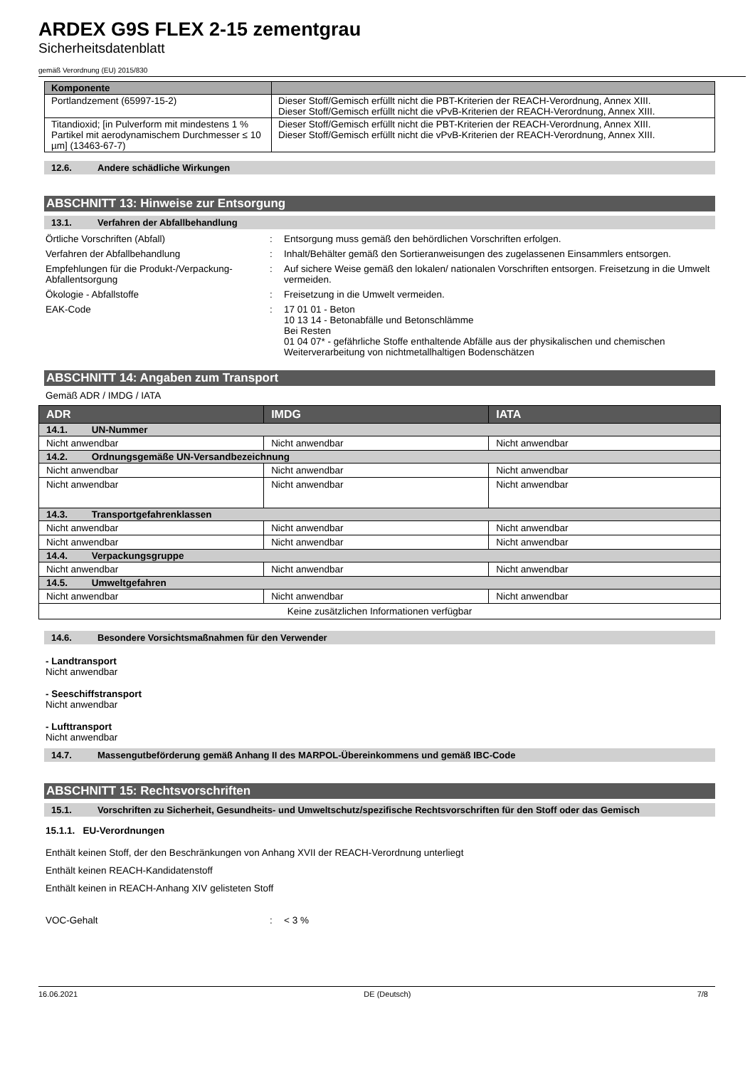ARDEX G9S FLEX 2-15 zementgrau
Sicherheitsdatenblatt
gemäß Verordnung (EU) 2015/830
| Komponente | |
| --- | --- |
| Portlandzement (65997-15-2) | Dieser Stoff/Gemisch erfüllt nicht die PBT-Kriterien der REACH-Verordnung, Annex XIII. Dieser Stoff/Gemisch erfüllt nicht die vPvB-Kriterien der REACH-Verordnung, Annex XIII. |
| Titandioxid; [in Pulverform mit mindestens 1 % Partikel mit aerodynamischem Durchmesser ≤ 10 µm] (13463-67-7) | Dieser Stoff/Gemisch erfüllt nicht die PBT-Kriterien der REACH-Verordnung, Annex XIII. Dieser Stoff/Gemisch erfüllt nicht die vPvB-Kriterien der REACH-Verordnung, Annex XIII. |
12.6. Andere schädliche Wirkungen
ABSCHNITT 13: Hinweise zur Entsorgung
13.1. Verfahren der Abfallbehandlung
Örtliche Vorschriften (Abfall) : Entsorgung muss gemäß den behördlichen Vorschriften erfolgen.
Verfahren der Abfallbehandlung : Inhalt/Behälter gemäß den Sortieranweisungen des zugelassenen Einsammlers entsorgen.
Empfehlungen für die Produkt-/Verpackung-Abfallentsorgung
: Auf sichere Weise gemäß den lokalen/ nationalen Vorschriften entsorgen. Freisetzung in die Umwelt vermeiden.
Ökologie - Abfallstoffe : Freisetzung in die Umwelt vermeiden.
EAK-Code : 17 01 01 - Beton
10 13 14 - Betonabfälle und Betonschlämme
Bei Resten
01 04 07* - gefährliche Stoffe enthaltende Abfälle aus der physikalischen und chemischen Weiterverarbeitung von nichtmetallhaltigen Bodenschätzen
ABSCHNITT 14: Angaben zum Transport
Gemäß ADR / IMDG / IATA
| ADR | IMDG | IATA |
| --- | --- | --- |
| 14.1. UN-Nummer | | |
| Nicht anwendbar | Nicht anwendbar | Nicht anwendbar |
| 14.2. Ordnungsgemäße UN-Versandbezeichnung | | |
| Nicht anwendbar | Nicht anwendbar | Nicht anwendbar |
| Nicht anwendbar | Nicht anwendbar | Nicht anwendbar |
| 14.3. Transportgefahrenklassen | | |
| Nicht anwendbar | Nicht anwendbar | Nicht anwendbar |
| Nicht anwendbar | Nicht anwendbar | Nicht anwendbar |
| 14.4. Verpackungsgruppe | | |
| Nicht anwendbar | Nicht anwendbar | Nicht anwendbar |
| 14.5. Umweltgefahren | | |
| Nicht anwendbar | Nicht anwendbar | Nicht anwendbar |
| Keine zusätzlichen Informationen verfügbar | | |
14.6. Besondere Vorsichtsmaßnahmen für den Verwender
- Landtransport
Nicht anwendbar
- Seeschiffstransport
Nicht anwendbar
- Lufttransport
Nicht anwendbar
14.7. Massengutbeförderung gemäß Anhang II des MARPOL-Übereinkommens und gemäß IBC-Code
ABSCHNITT 15: Rechtsvorschriften
15.1. Vorschriften zu Sicherheit, Gesundheits- und Umweltschutz/spezifische Rechtsvorschriften für den Stoff oder das Gemisch
15.1.1. EU-Verordnungen
Enthält keinen Stoff, der den Beschränkungen von Anhang XVII der REACH-Verordnung unterliegt
Enthält keinen REACH-Kandidatenstoff
Enthält keinen in REACH-Anhang XIV gelisteten Stoff
VOC-Gehalt : < 3 %
16.06.2021 DE (Deutsch) 7/8